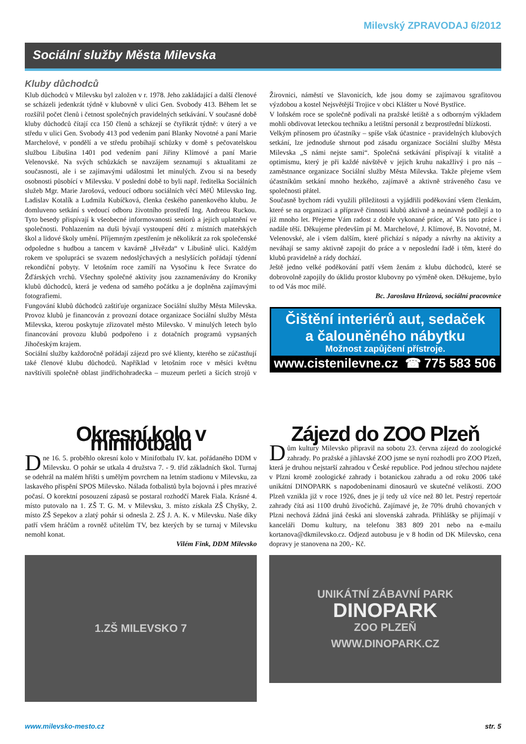Milevský ZPRAVODAJ 6/2012
Sociální služby Města Milevska
Kluby důchodců
Klub důchodců v Milevsku byl založen v r. 1978. Jeho zakládající a další členové se scházeli jedenkrát týdně v klubovně v ulici Gen. Svobody 413. Během let se rozšířil počet členů i četnost společných pravidelných setkávání. V současné době kluby důchodců čítají cca 150 členů a scházejí se čtyřikrát týdně: v úterý a ve středu v ulici Gen. Svobody 413 pod vedením paní Blanky Novotné a paní Marie Marchelové, v pondělí a ve středu probíhají schůzky v domě s pečovatelskou službou Libušina 1401 pod vedením paní Jiřiny Klímové a paní Marie Velenovské. Na svých schůzkách se navzájem seznamují s aktualitami ze současnosti, ale i se zajímavými událostmi let minulých. Zvou si na besedy osobnosti působící v Milevsku. V poslední době to byli např. ředitelka Sociálních služeb Mgr. Marie Jarošová, vedoucí odboru sociálních věcí MěÚ Milevsko Ing. Ladislav Kotalík a Ludmila Kubíčková, členka českého panenkového klubu. Je domluveno setkání s vedoucí odboru životního prostředí Ing. Andreou Ruckou. Tyto besedy přispívají k všeobecné informovanosti seniorů a jejich uplatnění ve společnosti. Pohlazením na duši bývají vystoupení dětí z místních mateřských škol a lidové školy umění. Příjemným zpestřením je několikrát za rok společenské odpoledne s hudbou a tancem v kavárně „Hvězda“ v Libušině ulici. Každým rokem ve spolupráci se svazem nedoslýchavých a neslyšících pořádají týdenní rekondiční pobyty. V letošním roce zamíří na Vysočinu k řece Svratce do Žďárských vrchů. Všechny společné aktivity jsou zaznamenávány do Kroniky klubů důchodců, která je vedena od samého počátku a je doplněna zajímavými fotografiemi.
Fungování klubů důchodců zaštiťuje organizace Sociální služby Města Milevska. Provoz klubů je financován z provozní dotace organizace Sociální služby Města Milevska, kterou poskytuje zřizovatel město Milevsko. V minulých letech bylo financování provozu klubů podpořeno i z dotačních programů vypsaných Jihočeským krajem.
Sociální služby každoročně pořádají zájezd pro své klienty, kterého se zúčastňují také členové klubu důchodců. Například v letošním roce v měsíci květnu navštívili společně oblast jindřichohradecka – muzeum perleti a šicích strojů v Žirovnici, náměstí ve Slavonicích, kde jsou domy se zajímavou sgrafitovou výzdobou a kostel Nejsvětější Trojice v obci Klášter u Nové Bystřice.
V loňském roce se společně podívali na pražské letiště a s odborným výkladem mohli obdivovat leteckou techniku a letištní personál z bezprostřední blízkosti.
Velkým přínosem pro účastníky – spíše však účastnice - pravidelných klubových setkání, lze jednoduše shrnout pod zásadu organizace Sociální služby Města Milevska „S námi nejste sami“. Společná setkávání přispívají k vitalitě a optimismu, který je při každé návštěvě v jejich kruhu nakažlivý i pro nás – zaměstnance organizace Sociální služby Města Milevska. Takže přejeme všem účastníkům setkání mnoho hezkého, zajímavě a aktivně stráveného času ve společnosti přátel.
Současně bychom rádi využili příležitosti a vyjádřili poděkování všem členkám, které se na organizaci a přípravě činnosti klubů aktivně a neúnavně podílejí a to již mnoho let. Přejeme Vám radost z dobře vykonané práce, ať Vás tato práce i nadále těší. Děkujeme především pí M. Marchelové, J. Klímové, B. Novotné, M. Velenovské, ale i všem dalším, které přichází s nápady a návrhy na aktivity a neváhají se samy aktivně zapojit do práce a v neposlední řadě i těm, které do klubů pravidelně a rády dochází.
Ještě jedno velké poděkování patří všem ženám z klubu důchodců, které se dobrovolně zapojily do úklidu prostor klubovny po výměně oken. Děkujeme, bylo to od Vás moc milé.
Bc. Jaroslava Hrůzová, sociální pracovnice
Čištění interiérů aut, sedaček
a čalouněného nábytku
Možnost zapůjčení přístroje.
www.cistenilevne.cz ☎ 775 583 506
Okresní kolo v minifotbalu
Dne 16. 5. proběhlo okresní kolo v Minifotbalu IV. kat. pořádaného DDM v Milevsku. O pohár se utkala 4 družstva 7. - 9. tříd základních škol. Turnaj se odehrál na malém hřišti s umělým povrchem na letním stadionu v Milevsku, za laskavého přispění SPOS Milevsko. Nálada fotbalistů byla bojovná i přes mrazivé počasí. O korektní posouzení zápasů se postaral rozhodčí Marek Fiala. Krásné 4. místo putovalo na 1. ZŠ T. G. M. v Milevsku, 3. místo získala ZŠ Chyšky, 2. místo ZŠ Sepekov a zlatý pohár si odnesla 2. ZŠ J. A. K. v Milevsku. Naše díky patří všem hráčům a rovněž učitelům TV, bez kterých by se turnaj v Milevsku nemohl konat.
Vilém Fink, DDM Milevsko
1.ZŠ MILEVSKO 7
Zájezd do ZOO Plzeň
Dům kultury Milevsko připravil na sobotu 23. června zájezd do zoologické zahrady. Po pražské a jihlavské ZOO jsme se nyní rozhodli pro ZOO Plzeň, která je druhou nejstarší zahradou v České republice. Pod jednou střechou najdete v Plzni kromě zoologické zahrady i botanickou zahradu a od roku 2006 také unikátní DINOPARK s napodobeninami dinosaurů ve skutečné velikosti. ZOO Plzeň vznikla již v roce 1926, dnes je jí tedy už více než 80 let. Pestrý repertoár zahrady čítá asi 1100 druhů živočichů. Zajímavé je, že 70% druhů chovaných v Plzni nechová žádná jiná česká ani slovenská zahrada. Přihlášky se přijímají v kanceláři Domu kultury, na telefonu 383 809 201 nebo na e-mailu kortanova@dkmilevsko.cz. Odjezd autobusu je v 8 hodin od DK Milevsko, cena dopravy je stanovena na 200,- Kč.
UNIKÁTNÍ ZÁBAVNÍ PARK
DINOPARK
ZOO PLZEŇ
WWW.DINOPARK.CZ
www.milevsko-mesto.cz str. 5